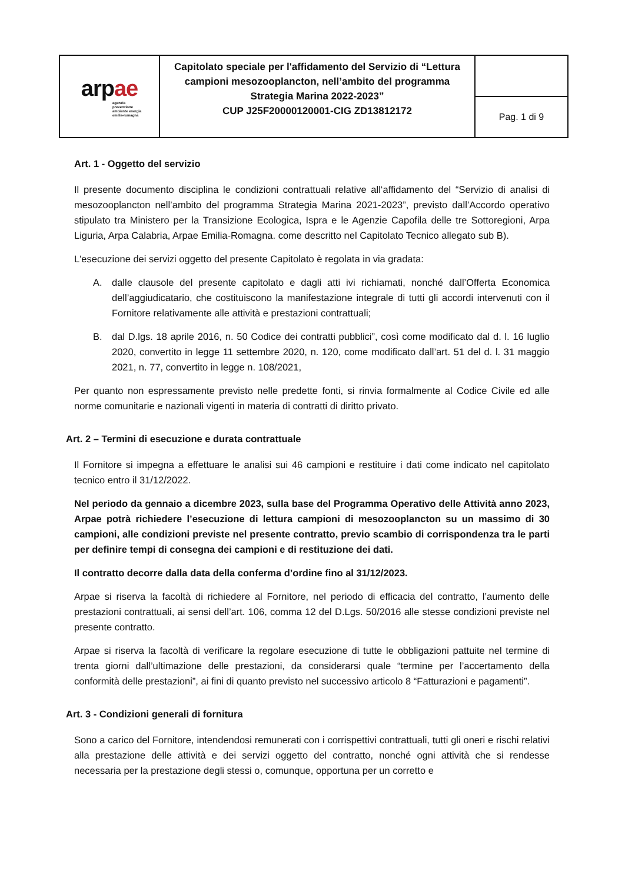| ar p ae agenzia prevenzione ambiente energia emilia-romagna | Capitolato speciale per l'affidamento del Servizio di “Lettura campioni mesozooplancton, nell’ambito del programma Strategia Marina 2022-2023” CUP J25F20000120001-CIG ZD13812172 | |
| | | Pag. 1 di 9 |
Art. 1 - Oggetto del servizio
Il presente documento disciplina le condizioni contrattuali relative all‘affidamento del “Servizio di analisi di mesozooplancton nell’ambito del programma Strategia Marina 2021-2023”, previsto dall’Accordo operativo stipulato tra Ministero per la Transizione Ecologica, Ispra e le Agenzie Capofila delle tre Sottoregioni, Arpa Liguria, Arpa Calabria, Arpae Emilia-Romagna. come descritto nel Capitolato Tecnico allegato sub B).
L'esecuzione dei servizi oggetto del presente Capitolato è regolata in via gradata:
A. dalle clausole del presente capitolato e dagli atti ivi richiamati, nonché dall’Offerta Economica dell’aggiudicatario, che costituiscono la manifestazione integrale di tutti gli accordi intervenuti con il Fornitore relativamente alle attività e prestazioni contrattuali;
B. dal D.lgs. 18 aprile 2016, n. 50 Codice dei contratti pubblici”, così come modificato dal d. l. 16 luglio 2020, convertito in legge 11 settembre 2020, n. 120, come modificato dall’art. 51 del d. l. 31 maggio 2021, n. 77, convertito in legge n. 108/2021,
Per quanto non espressamente previsto nelle predette fonti, si rinvia formalmente al Codice Civile ed alle norme comunitarie e nazionali vigenti in materia di contratti di diritto privato.
Art. 2 – Termini di esecuzione e durata contrattuale
Il Fornitore si impegna a effettuare le analisi sui 46 campioni e restituire i dati come indicato nel capitolato tecnico entro il 31/12/2022.
Nel periodo da gennaio a dicembre 2023, sulla base del Programma Operativo delle Attività anno 2023, Arpae potrà richiedere l’esecuzione di lettura campioni di mesozooplancton su un massimo di 30 campioni, alle condizioni previste nel presente contratto, previo scambio di corrispondenza tra le parti per definire tempi di consegna dei campioni e di restituzione dei dati.
Il contratto decorre dalla data della conferma d’ordine fino al 31/12/2023.
Arpae si riserva la facoltà di richiedere al Fornitore, nel periodo di efficacia del contratto, l’aumento delle prestazioni contrattuali, ai sensi dell’art. 106, comma 12 del D.Lgs. 50/2016 alle stesse condizioni previste nel presente contratto.
Arpae si riserva la facoltà di verificare la regolare esecuzione di tutte le obbligazioni pattuite nel termine di trenta giorni dall’ultimazione delle prestazioni, da considerarsi quale “termine per l’accertamento della conformità delle prestazioni”, ai fini di quanto previsto nel successivo articolo 8 “Fatturazioni e pagamenti”.
Art. 3 - Condizioni generali di fornitura
Sono a carico del Fornitore, intendendosi remunerati con i corrispettivi contrattuali, tutti gli oneri e rischi relativi alla prestazione delle attività e dei servizi oggetto del contratto, nonché ogni attività che si rendesse necessaria per la prestazione degli stessi o, comunque, opportuna per un corretto e